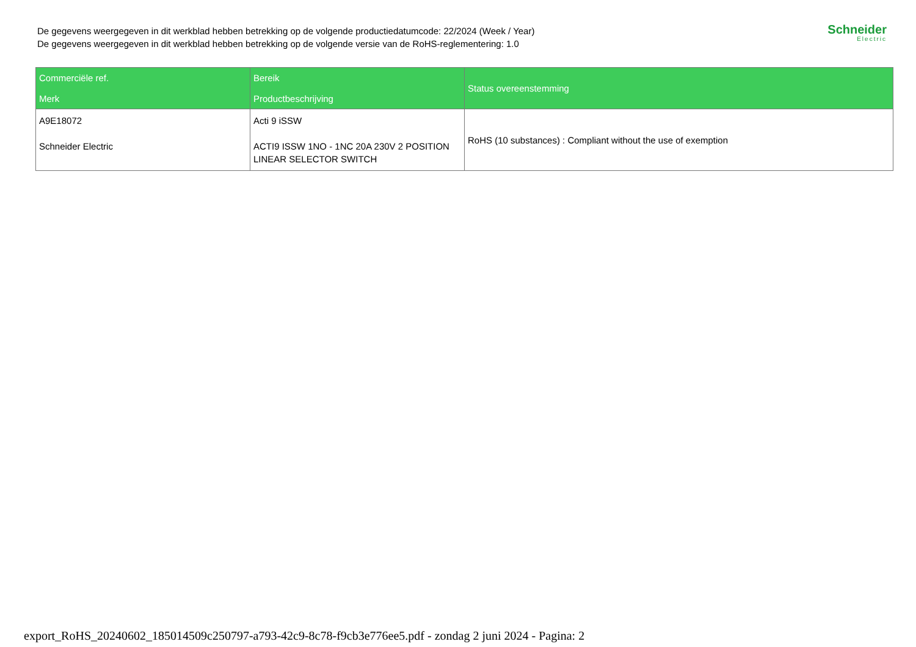De gegevens weergegeven in dit werkblad hebben betrekking op de volgende productiedatumcode: 22/2024 (Week / Year)
De gegevens weergegeven in dit werkblad hebben betrekking op de volgende versie van de RoHS-reglementering: 1.0
Schneider
Electric
| Commerciële ref. Merk | Bereik Productbeschrijving | Status overeenstemming |
| --- | --- | --- |
| A9E18072 Schneider Electric | Acti 9 iSSW ACTI9 ISSW 1NO - 1NC 20A 230V 2 POSITION LINEAR SELECTOR SWITCH | RoHS (10 substances) : Compliant without the use of exemption |
export_RoHS_20240602_185014509c250797-a793-42c9-8c78-f9cb3e776ee5.pdf - zondag 2 juni 2024 - Pagina: 2